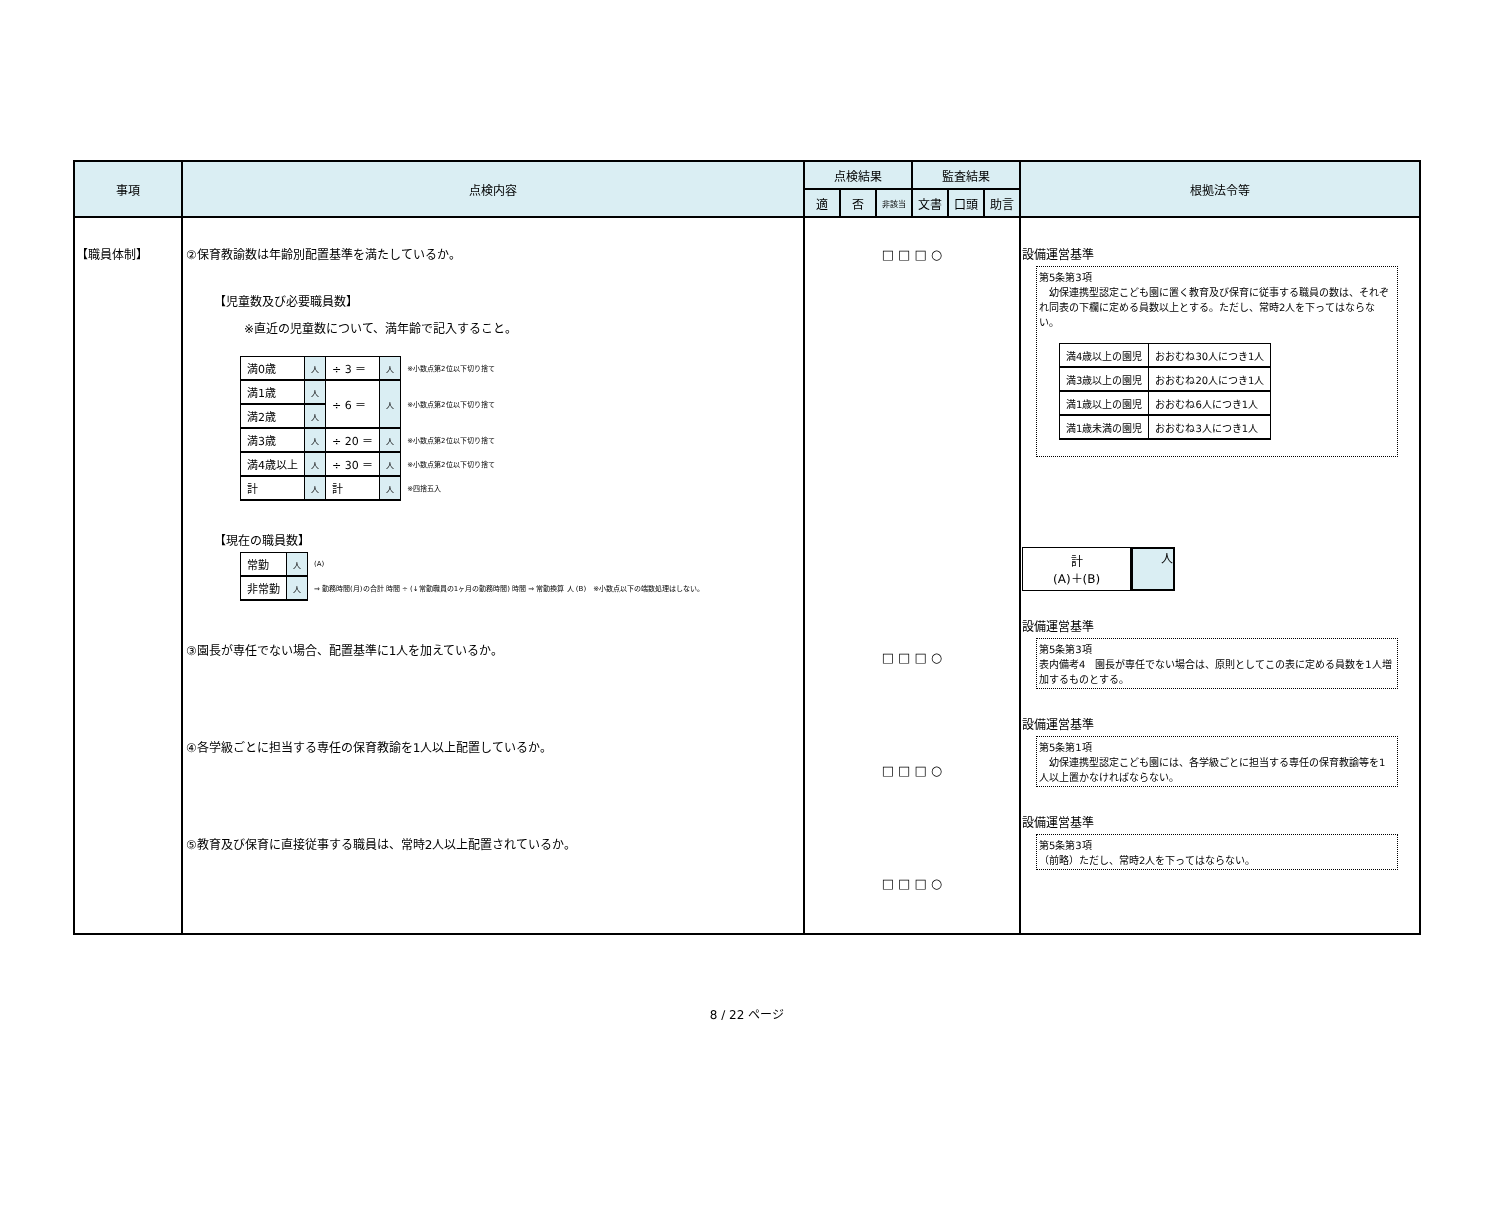| 事項 | 点検内容 | 点検結果 | | | 監査結果 | | | 根拠法令等 |
| --- | --- | --- | --- | --- | --- | --- | --- | --- |
| | | 適 | 否 | 非該当 | 文書 | 口頭 | 助言 | |
| 【職員体制】 | ②保育教諭数は年齢別配置基準を満たしているか。 【児童数及び必要職員数】 ※直近の児童数について、満年齢で記入すること。 / 満0歳 / 人 / ÷ 3 ＝ / 人 / ※小数点第2位以下切り捨て / / 満1歳 / 人 / ÷ 6 ＝ / 人 / ※小数点第2位以下切り捨て / / 満2歳 / 人 / / / / / 満3歳 / 人 / ÷ 20 ＝ / 人 / ※小数点第2位以下切り捨て / / 満4歳以上 / 人 / ÷ 30 ＝ / 人 / ※小数点第2位以下切り捨て / / 計 / 人 / 計 / 人 / ※四捨五入 / 【現在の職員数】 / 常勤 / 人 / (A) / / 非常勤 / 人 / ⇒ 勤務時間(月)の合計 時間 ÷ (↓常勤職員の1ヶ月の勤務時間) 時間 ⇒ 常勤換算 人 (B) ※小数点以下の端数処理はしない。 / ③園長が専任でない場合、配置基準に1人を加えているか。 ④各学級ごとに担当する専任の保育教諭を1人以上配置しているか。 ⑤教育及び保育に直接従事する職員は、常時2人以上配置されているか。 | □ □ □ ○ □ □ □ ○ □ □ □ ○ □ □ □ ○ | | | | | | 設備運営基準 第5条第3項 幼保連携型認定こども園に置く教育及び保育に従事する職員の数は、それぞれ同表の下欄に定める員数以上とする。ただし、常時2人を下ってはならない。 / 満4歳以上の園児 / おおむね30人につき1人 / / 満3歳以上の園児 / おおむね20人につき1人 / / 満1歳以上の園児 / おおむね6人につき1人 / / 満1歳未満の園児 / おおむね3人につき1人 / 計 (A)＋(B) 人 設備運営基準 第5条第3項 表内備考4 園長が専任でない場合は、原則としてこの表に定める員数を1人増加するものとする。 設備運営基準 第5条第1項 幼保連携型認定こども園には、各学級ごとに担当する専任の保育教諭等を1人以上置かなければならない。 設備運営基準 第5条第3項 （前略）ただし、常時2人を下ってはならない。 |
8 / 22 ページ